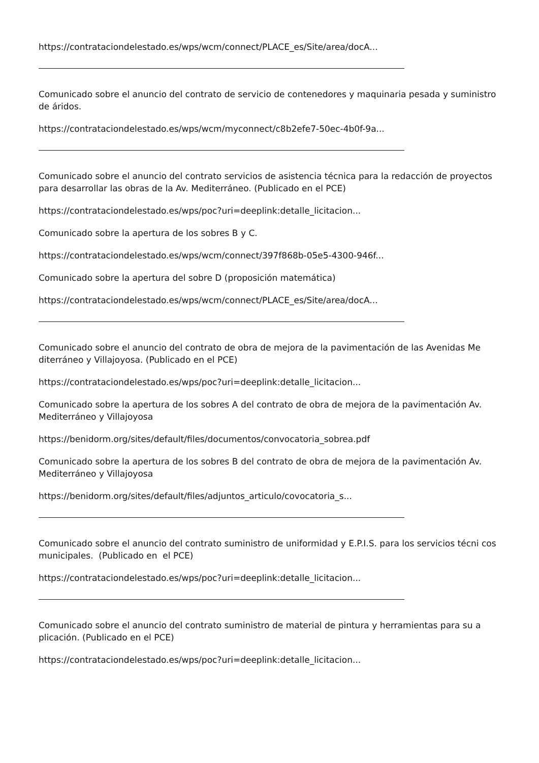https://contrataciondelestado.es/wps/wcm/connect/PLACE_es/Site/area/docA...
Comunicado sobre el anuncio del contrato de servicio de contenedores y maquinaria pesada y suministro de áridos.
https://contrataciondelestado.es/wps/wcm/myconnect/c8b2efe7-50ec-4b0f-9a...
Comunicado sobre el anuncio del contrato servicios de asistencia técnica para la redacción de proyectos para desarrollar las obras de la Av. Mediterráneo. (Publicado en el PCE)
https://contrataciondelestado.es/wps/poc?uri=deeplink:detalle_licitacion...
Comunicado sobre la apertura de los sobres B y C.
https://contrataciondelestado.es/wps/wcm/connect/397f868b-05e5-4300-946f...
Comunicado sobre la apertura del sobre D (proposición matemática)
https://contrataciondelestado.es/wps/wcm/connect/PLACE_es/Site/area/docA...
Comunicado sobre el anuncio del contrato de obra de mejora de la pavimentación de las Avenidas Me diterráneo y Villajoyosa. (Publicado en el PCE)
https://contrataciondelestado.es/wps/poc?uri=deeplink:detalle_licitacion...
Comunicado sobre la apertura de los sobres A del contrato de obra de mejora de la pavimentación Av. Mediterráneo y Villajoyosa
https://benidorm.org/sites/default/files/documentos/convocatoria_sobrea.pdf
Comunicado sobre la apertura de los sobres B del contrato de obra de mejora de la pavimentación Av. Mediterráneo y Villajoyosa
https://benidorm.org/sites/default/files/adjuntos_articulo/covocatoria_s...
Comunicado sobre el anuncio del contrato suministro de uniformidad y E.P.I.S. para los servicios técni cos municipales. (Publicado en el PCE)
https://contrataciondelestado.es/wps/poc?uri=deeplink:detalle_licitacion...
Comunicado sobre el anuncio del contrato suministro de material de pintura y herramientas para su a plicación. (Publicado en el PCE)
https://contrataciondelestado.es/wps/poc?uri=deeplink:detalle_licitacion...